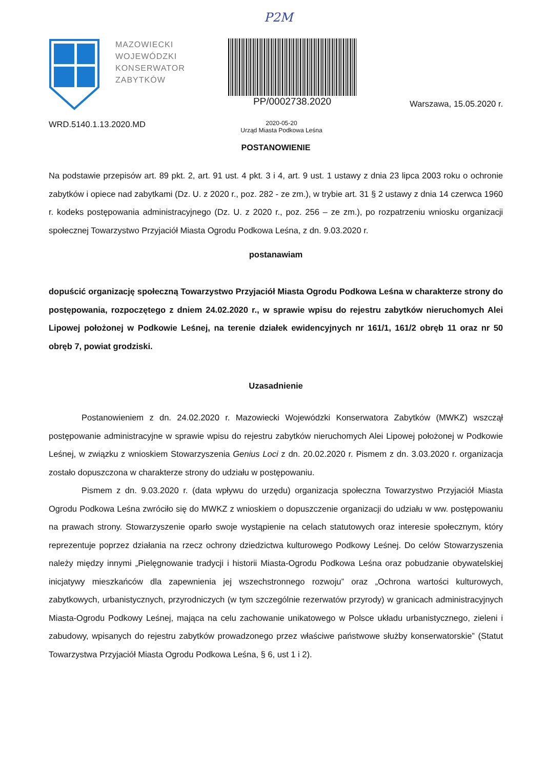P2M
MAZOWIECKI WOJEWÓDZKI KONSERWATOR ZABYTKÓW
PP/0002738.2020
Warszawa, 15.05.2020 r.
WRD.5140.1.13.2020.MD
2020-05-20
Urząd Miasta Podkowa Leśna
POSTANOWIENIE
Na podstawie przepisów art. 89 pkt. 2, art. 91 ust. 4 pkt. 3 i 4, art. 9 ust. 1 ustawy z dnia 23 lipca 2003 roku o ochronie zabytków i opiece nad zabytkami (Dz. U. z 2020 r., poz. 282 - ze zm.), w trybie art. 31 § 2 ustawy z dnia 14 czerwca 1960 r. kodeks postępowania administracyjnego (Dz. U. z 2020 r., poz. 256 – ze zm.), po rozpatrzeniu wniosku organizacji społecznej Towarzystwo Przyjaciół Miasta Ogrodu Podkowa Leśna, z dn. 9.03.2020 r.
postanawiam
dopuścić organizację społeczną Towarzystwo Przyjaciół Miasta Ogrodu Podkowa Leśna w charakterze strony do postępowania, rozpoczętego z dniem 24.02.2020 r., w sprawie wpisu do rejestru zabytków nieruchomych Alei Lipowej położonej w Podkowie Leśnej, na terenie działek ewidencyjnych nr 161/1, 161/2 obręb 11 oraz nr 50 obręb 7, powiat grodziski.
Uzasadnienie
Postanowieniem z dn. 24.02.2020 r. Mazowiecki Wojewódzki Konserwatora Zabytków (MWKZ) wszczął postępowanie administracyjne w sprawie wpisu do rejestru zabytków nieruchomych Alei Lipowej położonej w Podkowie Leśnej, w związku z wnioskiem Stowarzyszenia Genius Loci z dn. 20.02.2020 r. Pismem z dn. 3.03.2020 r. organizacja zostało dopuszczona w charakterze strony do udziału w postępowaniu.
Pismem z dn. 9.03.2020 r. (data wpływu do urzędu) organizacja społeczna Towarzystwo Przyjaciół Miasta Ogrodu Podkowa Leśna zwróciło się do MWKZ z wnioskiem o dopuszczenie organizacji do udziału w ww. postępowaniu na prawach strony. Stowarzyszenie oparło swoje wystąpienie na celach statutowych oraz interesie społecznym, który reprezentuje poprzez działania na rzecz ochrony dziedzictwa kulturowego Podkowy Leśnej. Do celów Stowarzyszenia należy między innymi „Pielęgnowanie tradycji i historii Miasta-Ogrodu Podkowa Leśna oraz pobudzanie obywatelskiej inicjatywy mieszkańców dla zapewnienia jej wszechstronnego rozwoju” oraz „Ochrona wartości kulturowych, zabytkowych, urbanistycznych, przyrodniczych (w tym szczególnie rezerwatów przyrody) w granicach administracyjnych Miasta-Ogrodu Podkowy Leśnej, mająca na celu zachowanie unikatowego w Polsce układu urbanistycznego, zieleni i zabudowy, wpisanych do rejestru zabytków prowadzonego przez właściwe państwowe służby konserwatorskie” (Statut Towarzystwa Przyjaciół Miasta Ogrodu Podkowa Leśna, § 6, ust 1 i 2).